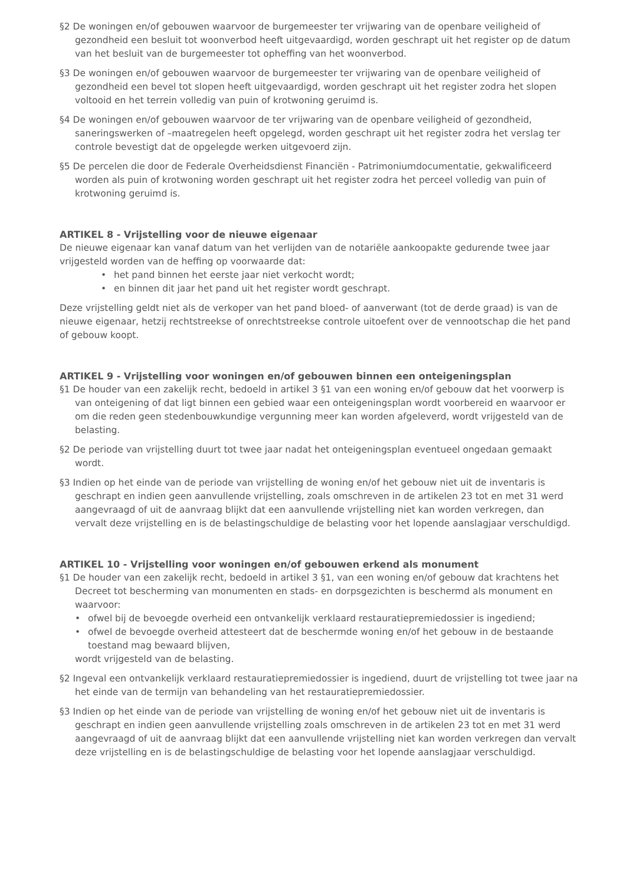§2 De woningen en/of gebouwen waarvoor de burgemeester ter vrijwaring van de openbare veiligheid of gezondheid een besluit tot woonverbod heeft uitgevaardigd, worden geschrapt uit het register op de datum van het besluit van de burgemeester tot opheffing van het woonverbod.
§3 De woningen en/of gebouwen waarvoor de burgemeester ter vrijwaring van de openbare veiligheid of gezondheid een bevel tot slopen heeft uitgevaardigd, worden geschrapt uit het register zodra het slopen voltooid en het terrein volledig van puin of krotwoning geruimd is.
§4 De woningen en/of gebouwen waarvoor de ter vrijwaring van de openbare veiligheid of gezondheid, saneringswerken of –maatregelen heeft opgelegd, worden geschrapt uit het register zodra het verslag ter controle bevestigt dat de opgelegde werken uitgevoerd zijn.
§5 De percelen die door de Federale Overheidsdienst Financiën - Patrimoniumdocumentatie, gekwalificeerd worden als puin of krotwoning worden geschrapt uit het register zodra het perceel volledig van puin of krotwoning geruimd is.
ARTIKEL 8 - Vrijstelling voor de nieuwe eigenaar
De nieuwe eigenaar kan vanaf datum van het verlijden van de notariële aankoopakte gedurende twee jaar vrijgesteld worden van de heffing op voorwaarde dat:
• het pand binnen het eerste jaar niet verkocht wordt;
• en binnen dit jaar het pand uit het register wordt geschrapt.
Deze vrijstelling geldt niet als de verkoper van het pand bloed- of aanverwant (tot de derde graad) is van de nieuwe eigenaar, hetzij rechtstreekse of onrechtstreekse controle uitoefent over de vennootschap die het pand of gebouw koopt.
ARTIKEL 9 - Vrijstelling voor woningen en/of gebouwen binnen een onteigeningsplan
§1 De houder van een zakelijk recht, bedoeld in artikel 3 §1 van een woning en/of gebouw dat het voorwerp is van onteigening of dat ligt binnen een gebied waar een onteigeningsplan wordt voorbereid en waarvoor er om die reden geen stedenbouwkundige vergunning meer kan worden afgeleverd, wordt vrijgesteld van de belasting.
§2 De periode van vrijstelling duurt tot twee jaar nadat het onteigeningsplan eventueel ongedaan gemaakt wordt.
§3 Indien op het einde van de periode van vrijstelling de woning en/of het gebouw niet uit de inventaris is geschrapt en indien geen aanvullende vrijstelling, zoals omschreven in de artikelen 23 tot en met 31 werd aangevraagd of uit de aanvraag blijkt dat een aanvullende vrijstelling niet kan worden verkregen, dan vervalt deze vrijstelling en is de belastingschuldige de belasting voor het lopende aanslagjaar verschuldigd.
ARTIKEL 10 - Vrijstelling voor woningen en/of gebouwen erkend als monument
§1 De houder van een zakelijk recht, bedoeld in artikel 3 §1, van een woning en/of gebouw dat krachtens het Decreet tot bescherming van monumenten en stads- en dorpsgezichten is beschermd als monument en waarvoor:
• ofwel bij de bevoegde overheid een ontvankelijk verklaard restauratiepremiedossier is ingediend;
• ofwel de bevoegde overheid attesteert dat de beschermde woning en/of het gebouw in de bestaande toestand mag bewaard blijven,
wordt vrijgesteld van de belasting.
§2 Ingeval een ontvankelijk verklaard restauratiepremiedossier is ingediend, duurt de vrijstelling tot twee jaar na het einde van de termijn van behandeling van het restauratiepremiedossier.
§3 Indien op het einde van de periode van vrijstelling de woning en/of het gebouw niet uit de inventaris is geschrapt en indien geen aanvullende vrijstelling zoals omschreven in de artikelen 23 tot en met 31 werd aangevraagd of uit de aanvraag blijkt dat een aanvullende vrijstelling niet kan worden verkregen dan vervalt deze vrijstelling en is de belastingschuldige de belasting voor het lopende aanslagjaar verschuldigd.